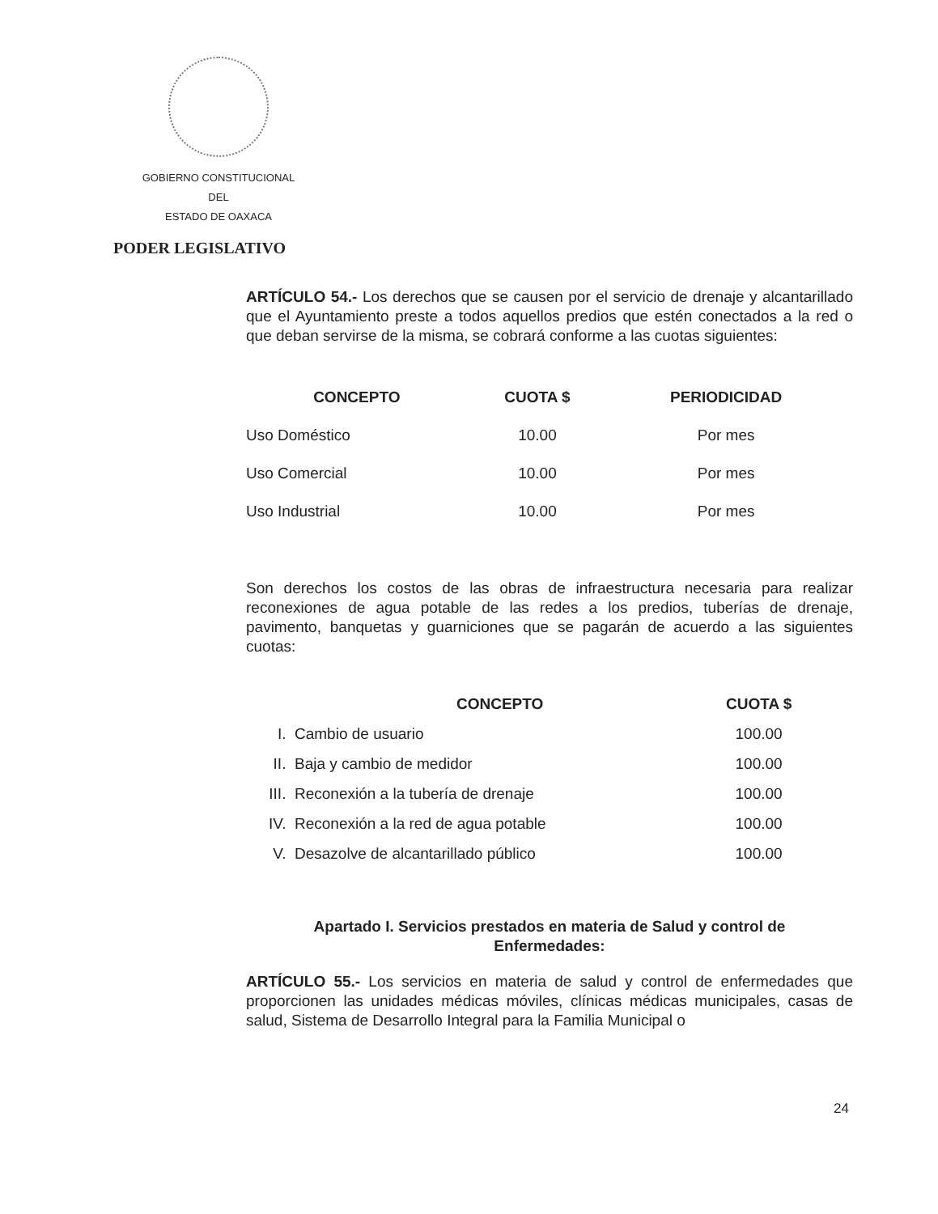GOBIERNO CONSTITUCIONAL
DEL
ESTADO DE OAXACA
PODER LEGISLATIVO
ARTÍCULO 54.- Los derechos que se causen por el servicio de drenaje y alcantarillado que el Ayuntamiento preste a todos aquellos predios que estén conectados a la red o que deban servirse de la misma, se cobrará conforme a las cuotas siguientes:
| CONCEPTO | CUOTA $ | PERIODICIDAD |
| --- | --- | --- |
| Uso Doméstico | 10.00 | Por mes |
| Uso Comercial | 10.00 | Por mes |
| Uso Industrial | 10.00 | Por mes |
Son derechos los costos de las obras de infraestructura necesaria para realizar reconexiones de agua potable de las redes a los predios, tuberías de drenaje, pavimento, banquetas y guarniciones que se pagarán de acuerdo a las siguientes cuotas:
| | CONCEPTO | CUOTA $ |
| --- | --- | --- |
| I. | Cambio de usuario | 100.00 |
| II. | Baja y cambio de medidor | 100.00 |
| III. | Reconexión a la tubería de drenaje | 100.00 |
| IV. | Reconexión a la red de agua potable | 100.00 |
| V. | Desazolve de alcantarillado público | 100.00 |
Apartado I. Servicios prestados en materia de Salud y control de
Enfermedades:
ARTÍCULO 55.- Los servicios en materia de salud y control de enfermedades que proporcionen las unidades médicas móviles, clínicas médicas municipales, casas de salud, Sistema de Desarrollo Integral para la Familia Municipal o
24